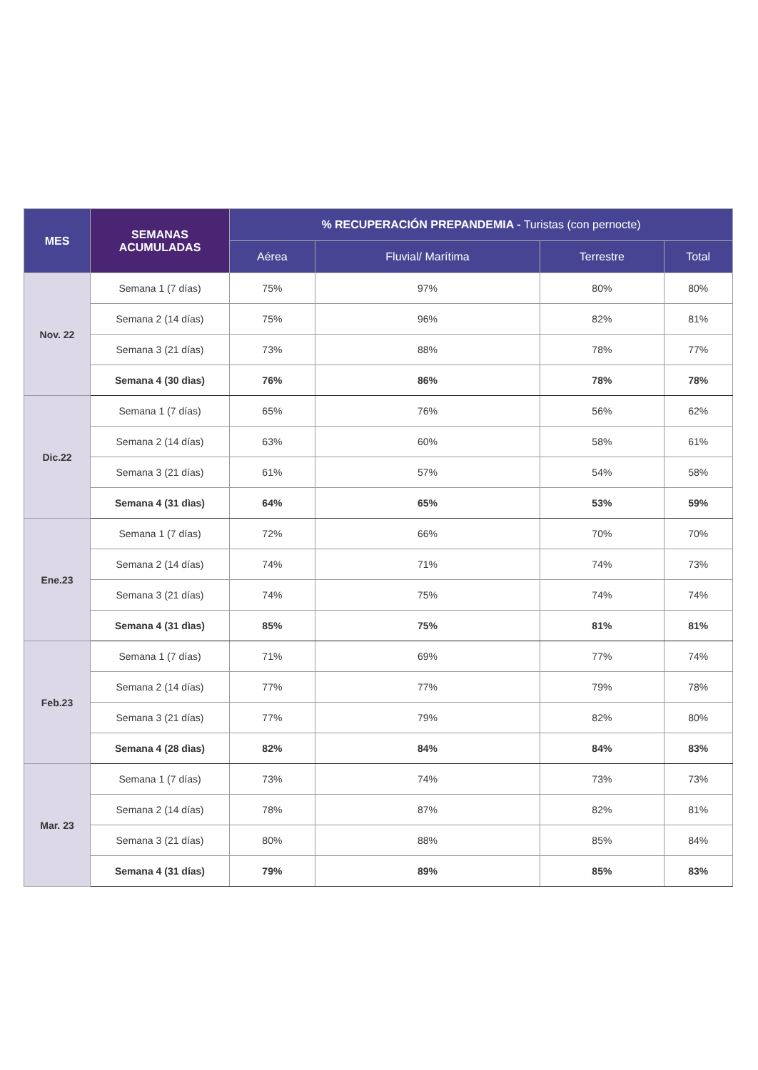| MES | SEMANAS ACUMULADAS | % RECUPERACIÓN PREPANDEMIA - Turistas (con pernocte) | | | |
| --- | --- | --- | --- | --- | --- |
| | | Aérea | Fluvial/ Marítima | Terrestre | Total |
| Nov. 22 | Semana 1 (7 días) | 75% | 97% | 80% | 80% |
| | Semana 2 (14 días) | 75% | 96% | 82% | 81% |
| | Semana 3 (21 días) | 73% | 88% | 78% | 77% |
| | Semana 4 (30 dìas) | 76% | 86% | 78% | 78% |
| Dic.22 | Semana 1 (7 días) | 65% | 76% | 56% | 62% |
| | Semana 2 (14 días) | 63% | 60% | 58% | 61% |
| | Semana 3 (21 días) | 61% | 57% | 54% | 58% |
| | Semana 4 (31 dìas) | 64% | 65% | 53% | 59% |
| Ene.23 | Semana 1 (7 días) | 72% | 66% | 70% | 70% |
| | Semana 2 (14 días) | 74% | 71% | 74% | 73% |
| | Semana 3 (21 días) | 74% | 75% | 74% | 74% |
| | Semana 4 (31 dìas) | 85% | 75% | 81% | 81% |
| Feb.23 | Semana 1 (7 días) | 71% | 69% | 77% | 74% |
| | Semana 2 (14 días) | 77% | 77% | 79% | 78% |
| | Semana 3 (21 días) | 77% | 79% | 82% | 80% |
| | Semana 4 (28 dìas) | 82% | 84% | 84% | 83% |
| Mar. 23 | Semana 1 (7 días) | 73% | 74% | 73% | 73% |
| | Semana 2 (14 días) | 78% | 87% | 82% | 81% |
| | Semana 3 (21 días) | 80% | 88% | 85% | 84% |
| | Semana 4 (31 días) | 79% | 89% | 85% | 83% |